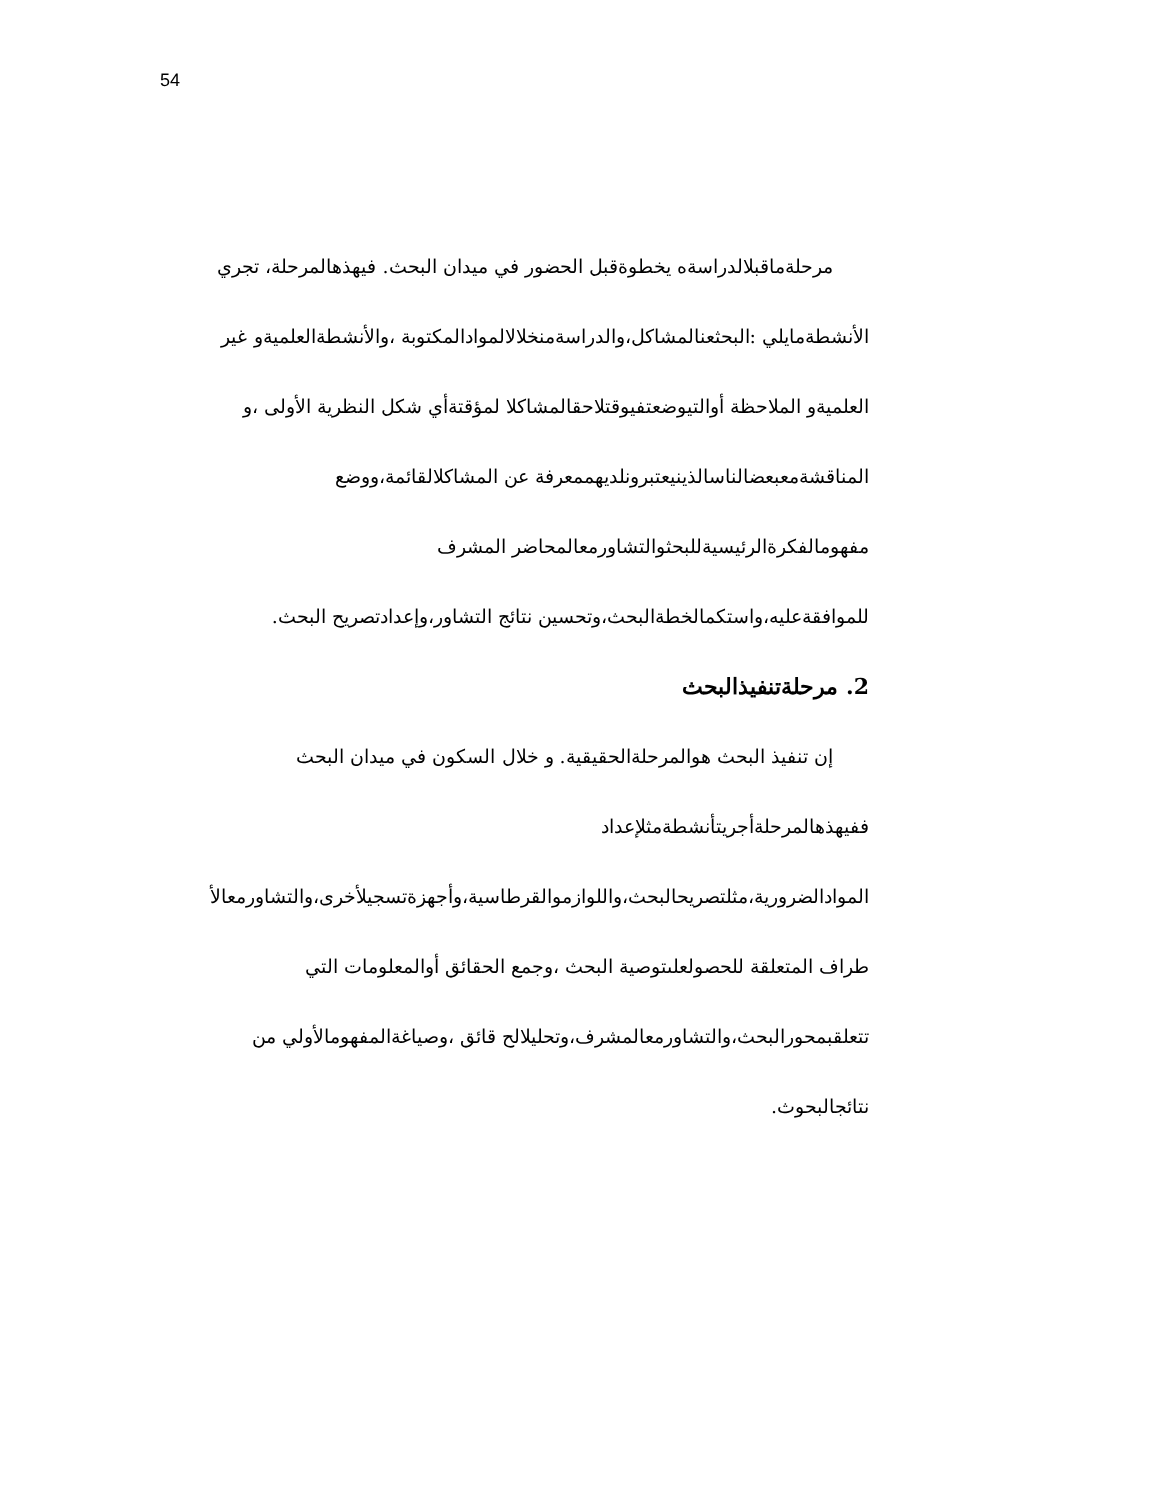54
مرحلةماقبلالدراسةه يخطوةقبل الحضور في ميدان البحث. فيهذهالمرحلة، تجري
الأنشطةمايلي :البحثعنالمشاكل،والدراسةمنخلالالموادالمكتوبة ،والأنشطةالعلميةو غير
العلميةو الملاحظة أوالتيوضعتفيوقتلاحقالمشاكلا لمؤقتةأي شكل النظرية الأولى ،و
المناقشةمعبعضالناسالذينيعتبرونلديهممعرفة عن المشاكلالقائمة،ووضع
مفهومالفكرةالرئيسيةللبحثوالتشاورمعالمحاضر المشرف
للموافقةعليه،واستكمالخطةالبحث،وتحسين نتائج التشاور،وإعدادتصريح البحث.
2. مرحلةتنفيذالبحث
إن تنفيذ البحث هوالمرحلةالحقيقية. و خلال السكون في ميدان البحث
ففيهذهالمرحلةأجريتأنشطةمثلإعداد
الموادالضرورية،مثلتصريحالبحث،واللوازموالقرطاسية،وأجهزةتسجيلأخرى،والتشاورمعالأ
طراف المتعلقة للحصولعلىتوصية البحث ،وجمع الحقائق أوالمعلومات التي
تتعلقبمحورالبحث،والتشاورمعالمشرف،وتحليلالح قائق ،وصياغةالمفهومالأولي من
نتائجالبحوث.